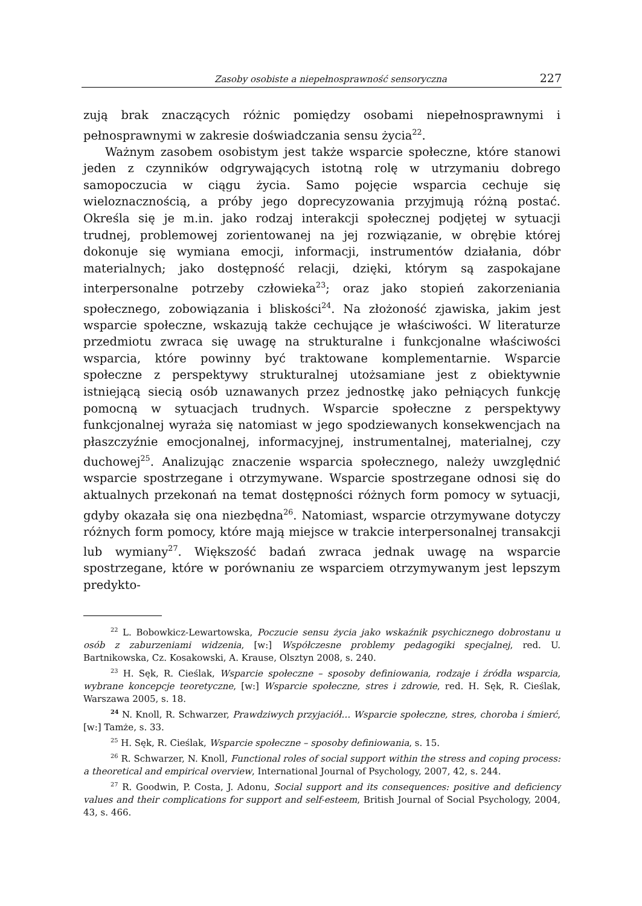Zasoby osobiste a niepełnosprawność sensoryczna 227
zują brak znaczących różnic pomiędzy osobami niepełnosprawnymi i pełnosprawnymi w zakresie doświadczania sensu życia<sup>22</sup>.
Ważnym zasobem osobistym jest także wsparcie społeczne, które stanowi jeden z czynników odgrywających istotną rolę w utrzymaniu dobrego samopoczucia w ciągu życia. Samo pojęcie wsparcia cechuje się wieloznacznością, a próby jego doprecyzowania przyjmują różną postać. Określa się je m.in. jako rodzaj interakcji społecznej podjętej w sytuacji trudnej, problemowej zorientowanej na jej rozwiązanie, w obrębie której dokonuje się wymiana emocji, informacji, instrumentów działania, dóbr materialnych; jako dostępność relacji, dzięki, którym są zaspokajane interpersonalne potrzeby człowieka<sup>23</sup>; oraz jako stopień zakorzeniania społecznego, zobowiązania i bliskości<sup>24</sup>. Na złożoność zjawiska, jakim jest wsparcie społeczne, wskazują także cechujące je właściwości. W literaturze przedmiotu zwraca się uwagę na strukturalne i funkcjonalne właściwości wsparcia, które powinny być traktowane komplementarnie. Wsparcie społeczne z perspektywy strukturalnej utożsamiane jest z obiektywnie istniejącą siecią osób uznawanych przez jednostkę jako pełniących funkcję pomocną w sytuacjach trudnych. Wsparcie społeczne z perspektywy funkcjonalnej wyraża się natomiast w jego spodziewanych konsekwencjach na płaszczyźnie emocjonalnej, informacyjnej, instrumentalnej, materialnej, czy duchowej<sup>25</sup>. Analizując znaczenie wsparcia społecznego, należy uwzględnić wsparcie spostrzegane i otrzymywane. Wsparcie spostrzegane odnosi się do aktualnych przekonań na temat dostępności różnych form pomocy w sytuacji, gdyby okazała się ona niezbędna<sup>26</sup>. Natomiast, wsparcie otrzymywane dotyczy różnych form pomocy, które mają miejsce w trakcie interpersonalnej transakcji lub wymiany<sup>27</sup>. Większość badań zwraca jednak uwagę na wsparcie spostrzegane, które w porównaniu ze wsparciem otrzymywanym jest lepszym predykto-
<sup>22</sup> L. Bobowkicz-Lewartowska, Poczucie sensu życia jako wskaźnik psychicznego dobrostanu u osób z zaburzeniami widzenia, [w:] Współczesne problemy pedagogiki specjalnej, red. U. Bartnikowska, Cz. Kosakowski, A. Krause, Olsztyn 2008, s. 240.
<sup>23</sup> H. Sęk, R. Cieślak, Wsparcie społeczne – sposoby definiowania, rodzaje i źródła wsparcia, wybrane koncepcje teoretyczne, [w:] Wsparcie społeczne, stres i zdrowie, red. H. Sęk, R. Cieślak, Warszawa 2005, s. 18.
<sup>24</sup> N. Knoll, R. Schwarzer, Prawdziwych przyjaciół… Wsparcie społeczne, stres, choroba i śmierć, [w:] Tamże, s. 33.
<sup>25</sup> H. Sęk, R. Cieślak, Wsparcie społeczne – sposoby definiowania, s. 15.
<sup>26</sup> R. Schwarzer, N. Knoll, Functional roles of social support within the stress and coping process: a theoretical and empirical overview, International Journal of Psychology, 2007, 42, s. 244.
<sup>27</sup> R. Goodwin, P. Costa, J. Adonu, Social support and its consequences: positive and deficiency values and their complications for support and self-esteem, British Journal of Social Psychology, 2004, 43, s. 466.